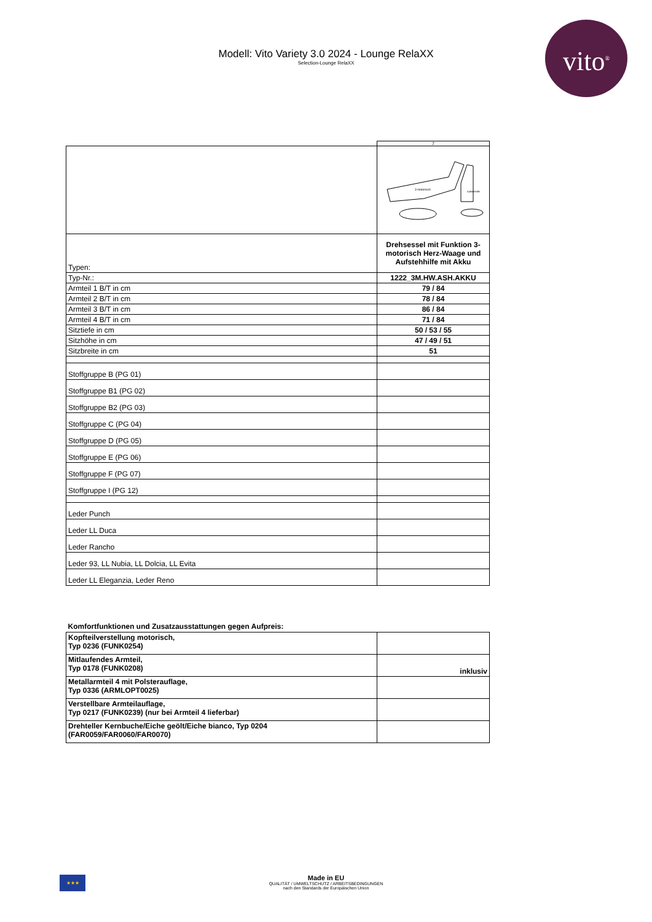vito<sup>®</sup>
Modell: Vito Variety 3.0 2024 - Lounge RelaXX
Selection-Lounge RelaXX
| | 7 |
| | 3 motorisch Aufstehhilfe |
| Typen: | Drehsessel mit Funktion 3-motorisch Herz-Waage und Aufstehhilfe mit Akku |
| Typ-Nr.: | 1222_3M.HW.ASH.AKKU |
| Armteil 1 B/T in cm | 79 / 84 |
| Armteil 2 B/T in cm | 78 / 84 |
| Armteil 3 B/T in cm | 86 / 84 |
| Armteil 4 B/T in cm | 71 / 84 |
| Sitztiefe in cm | 50 / 53 / 55 |
| Sitzhöhe in cm | 47 / 49 / 51 |
| Sitzbreite in cm | 51 |
| Stoffgruppe B (PG 01) | |
| Stoffgruppe B1 (PG 02) | |
| Stoffgruppe B2 (PG 03) | |
| Stoffgruppe C (PG 04) | |
| Stoffgruppe D (PG 05) | |
| Stoffgruppe E (PG 06) | |
| Stoffgruppe F (PG 07) | |
| Stoffgruppe I (PG 12) | |
| Leder Punch | |
| Leder LL Duca | |
| Leder Rancho | |
| Leder 93, LL Nubia, LL Dolcia, LL Evita | |
| Leder LL Eleganzia, Leder Reno | |
| Komfortfunktionen und Zusatzausstattungen gegen Aufpreis: | |
| Kopfteilverstellung motorisch, Typ 0236 (FUNK0254) | |
| Mitlaufendes Armteil, Typ 0178 (FUNK0208) | inklusiv |
| Metallarmteil 4 mit Polsterauflage, Typ 0336 (ARMLOPT0025) | |
| Verstellbare Armteilauflage, Typ 0217 (FUNK0239) (nur bei Armteil 4 lieferbar) | |
| Drehteller Kernbuche/Eiche geölt/Eiche bianco, Typ 0204 (FAR0059/FAR0060/FAR0070) | |
★★★
Made in EU
QUALITÄT / UMWELTSCHUTZ / ARBEITSBEDINGUNGEN
nach den Standards der Europäischen Union